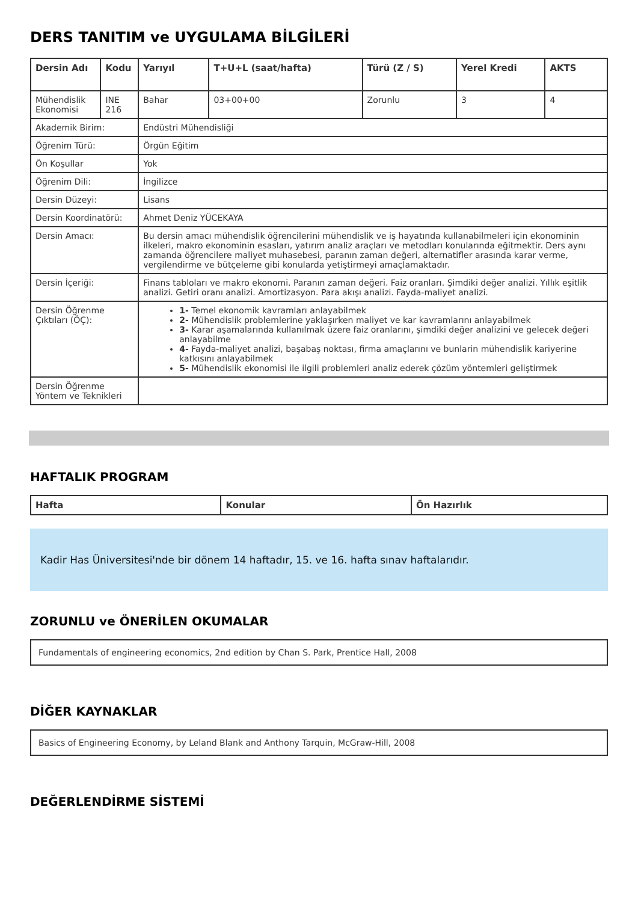DERS TANITIM ve UYGULAMA BİLGİLERİ
| Dersin Adı | Kodu | Yarıyıl | T+U+L (saat/hafta) | Türü (Z / S) | Yerel Kredi | AKTS |
| --- | --- | --- | --- | --- | --- | --- |
| Mühendislik Ekonomisi | INE 216 | Bahar | 03+00+00 | Zorunlu | 3 | 4 |
| Akademik Birim: | | Endüstri Mühendisliği | | | | |
| Öğrenim Türü: | | Örgün Eğitim | | | | |
| Ön Koşullar | | Yok | | | | |
| Öğrenim Dili: | | İngilizce | | | | |
| Dersin Düzeyi: | | Lisans | | | | |
| Dersin Koordinatörü: | | Ahmet Deniz YÜCEKAYA | | | | |
| Dersin Amacı: | | Bu dersin amacı mühendislik öğrencilerini mühendislik ve iş hayatında kullanabilmeleri için ekonominin ilkeleri, makro ekonominin esasları, yatırım analiz araçları ve metodları konularında eğitmektir. Ders aynı zamanda öğrencilere maliyet muhasebesi, paranın zaman değeri, alternatifler arasında karar verme, vergilendirme ve bütçeleme gibi konularda yetiştirmeyi amaçlamaktadır. | | | | |
| Dersin İçeriği: | | Finans tabloları ve makro ekonomi. Paranın zaman değeri. Faiz oranları. Şimdiki değer analizi. Yıllık eşitlik analizi. Getiri oranı analizi. Amortizasyon. Para akışı analizi. Fayda-maliyet analizi. | | | | |
| Dersin Öğrenme Çıktıları (ÖÇ): | | 1- Temel ekonomik kavramları anlayabilmek 2- Mühendislik problemlerine yaklaşırken maliyet ve kar kavramlarını anlayabilmek 3- Karar aşamalarında kullanılmak üzere faiz oranlarını, şimdiki değer analizini ve gelecek değeri anlayabilme 4- Fayda-maliyet analizi, başabaş noktası, firma amaçlarını ve bunlarin mühendislik kariyerine katkısını anlayabilmek 5- Mühendislik ekonomisi ile ilgili problemleri analiz ederek çözüm yöntemleri geliştirmek | | | | |
| Dersin Öğrenme Yöntem ve Teknikleri | | | | | | |
HAFTALIK PROGRAM
| Hafta | Konular | Ön Hazırlık |
| --- | --- | --- |
Kadir Has Üniversitesi'nde bir dönem 14 haftadır, 15. ve 16. hafta sınav haftalarıdır.
ZORUNLU ve ÖNERİLEN OKUMALAR
Fundamentals of engineering economics, 2nd edition by Chan S. Park, Prentice Hall, 2008
DİĞER KAYNAKLAR
Basics of Engineering Economy, by Leland Blank and Anthony Tarquin, McGraw-Hill, 2008
DEĞERLENDİRME SİSTEMİ